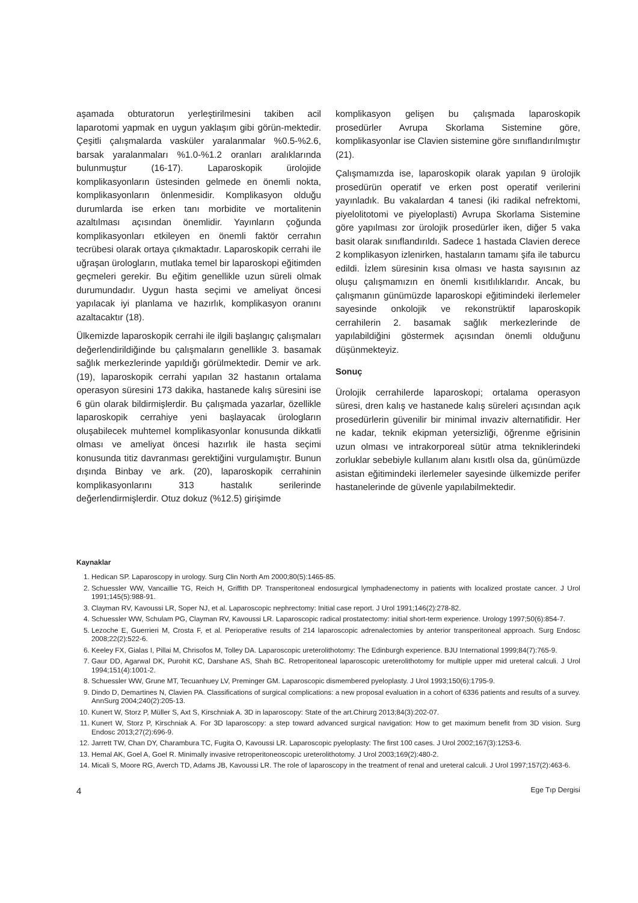aşamada obturatorun yerleştirilmesini takiben acil laparotomi yapmak en uygun yaklaşım gibi görün-mektedir. Çeşitli çalışmalarda vasküler yaralanmalar %0.5-%2.6, barsak yaralanmaları %1.0-%1.2 oranları aralıklarında bulunmuştur (16-17). Laparoskopik ürolojide komplikasyonların üstesinden gelmede en önemli nokta, komplikasyonların önlenmesidir. Komplikasyon olduğu durumlarda ise erken tanı morbidite ve mortalitenin azaltılması açısından önemlidir. Yayınların çoğunda komplikasyonları etkileyen en önemli faktör cerrahın tecrübesi olarak ortaya çıkmaktadır. Laparoskopik cerrahi ile uğraşan ürologların, mutlaka temel bir laparoskopi eğitimden geçmeleri gerekir. Bu eğitim genellikle uzun süreli olmak durumundadır. Uygun hasta seçimi ve ameliyat öncesi yapılacak iyi planlama ve hazırlık, komplikasyon oranını azaltacaktır (18).
Ülkemizde laparoskopik cerrahi ile ilgili başlangıç çalışmaları değerlendirildiğinde bu çalışmaların genellikle 3. basamak sağlık merkezlerinde yapıldığı görülmektedir. Demir ve ark. (19), laparoskopik cerrahi yapılan 32 hastanın ortalama operasyon süresini 173 dakika, hastanede kalış süresini ise 6 gün olarak bildirmişlerdir. Bu çalışmada yazarlar, özellikle laparoskopik cerrahiye yeni başlayacak ürologların oluşabilecek muhtemel komplikasyonlar konusunda dikkatli olması ve ameliyat öncesi hazırlık ile hasta seçimi konusunda titiz davranması gerektiğini vurgulamıştır. Bunun dışında Binbay ve ark. (20), laparoskopik cerrahinin komplikasyonlarını 313 hastalık serilerinde değerlendirmişlerdir. Otuz dokuz (%12.5) girişimde
komplikasyon gelişen bu çalışmada laparoskopik prosedürler Avrupa Skorlama Sistemine göre, komplikasyonlar ise Clavien sistemine göre sınıflandırılmıştır (21).
Çalışmamızda ise, laparoskopik olarak yapılan 9 ürolojik prosedürün operatif ve erken post operatif verilerini yayınladık. Bu vakalardan 4 tanesi (iki radikal nefrektomi, piyelolitotomi ve piyeloplasti) Avrupa Skorlama Sistemine göre yapılması zor ürolojik prosedürler iken, diğer 5 vaka basit olarak sınıflandırıldı. Sadece 1 hastada Clavien derece 2 komplikasyon izlenirken, hastaların tamamı şifa ile taburcu edildi. İzlem süresinin kısa olması ve hasta sayısının az oluşu çalışmamızın en önemli kısıtlılıklarıdır. Ancak, bu çalışmanın günümüzde laparoskopi eğitimindeki ilerlemeler sayesinde onkolojik ve rekonstrüktif laparoskopik cerrahilerin 2. basamak sağlık merkezlerinde de yapılabildiğini göstermek açısından önemli olduğunu düşünmekteyiz.
Sonuç
Ürolojik cerrahilerde laparoskopi; ortalama operasyon süresi, dren kalış ve hastanede kalış süreleri açısından açık prosedürlerin güvenilir bir minimal invaziv alternatifidir. Her ne kadar, teknik ekipman yetersizliği, öğrenme eğrisinin uzun olması ve intrakorporeal sütür atma tekniklerindeki zorluklar sebebiyle kullanım alanı kısıtlı olsa da, günümüzde asistan eğitimindeki ilerlemeler sayesinde ülkemizde perifer hastanelerinde de güvenle yapılabilmektedir.
Kaynaklar
1. Hedican SP. Laparoscopy in urology. Surg Clin North Am 2000;80(5):1465-85.
2. Schuessler WW, Vancaillie TG, Reich H, Griffith DP. Transperitoneal endosurgical lymphadenectomy in patients with localized prostate cancer. J Urol 1991;145(5):988-91.
3. Clayman RV, Kavoussi LR, Soper NJ, et al. Laparoscopic nephrectomy: Initial case report. J Urol 1991;146(2):278-82.
4. Schuessler WW, Schulam PG, Clayman RV, Kavoussi LR. Laparoscopic radical prostatectomy: initial short-term experience. Urology 1997;50(6):854-7.
5. Lezoche E, Guerrieri M, Crosta F, et al. Perioperative results of 214 laparoscopic adrenalectomies by anterior transperitoneal approach. Surg Endosc 2008;22(2):522-6.
6. Keeley FX, Gialas I, Pillai M, Chrisofos M, Tolley DA. Laparoscopic ureterolithotomy: The Edinburgh experience. BJU International 1999;84(7):765-9.
7. Gaur DD, Agarwal DK, Purohit KC, Darshane AS, Shah BC. Retroperitoneal laparoscopic ureterolithotomy for multiple upper mid ureteral calculi. J Urol 1994;151(4):1001-2.
8. Schuessler WW, Grune MT, Tecuanhuey LV, Preminger GM. Laparoscopic dismembered pyeloplasty. J Urol 1993;150(6):1795-9.
9. Dindo D, Demartines N, Clavien PA. Classifications of surgical complications: a new proposal evaluation in a cohort of 6336 patients and results of a survey. AnnSurg 2004;240(2):205-13.
10. Kunert W, Storz P, Müller S, Axt S, Kirschniak A. 3D in laparoscopy: State of the art.Chirurg 2013;84(3):202-07.
11. Kunert W, Storz P, Kirschniak A. For 3D laparoscopy: a step toward advanced surgical navigation: How to get maximum benefit from 3D vision. Surg Endosc 2013;27(2):696-9.
12. Jarrett TW, Chan DY, Charambura TC, Fugita O, Kavoussi LR. Laparoscopic pyeloplasty: The first 100 cases. J Urol 2002;167(3):1253-6.
13. Hemal AK, Goel A, Goel R. Minimally invasive retroperitoneoscopic ureterolithotomy. J Urol 2003;169(2):480-2.
14. Micali S, Moore RG, Averch TD, Adams JB, Kavoussi LR. The role of laparoscopy in the treatment of renal and ureteral calculi. J Urol 1997;157(2):463-6.
4 Ege Tıp Dergisi